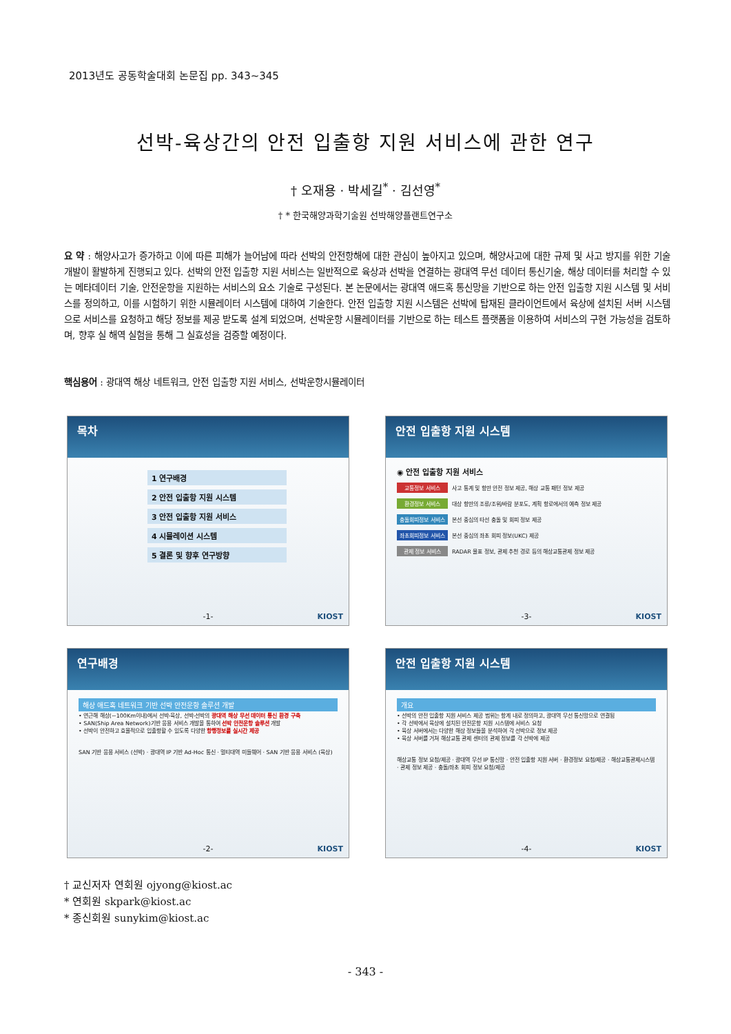2013년도 공동학술대회 논문집 pp. 343~345
선박-육상간의 안전 입출항 지원 서비스에 관한 연구
† 오재용 · 박세길<sup>*</sup> · 김선영<sup>*</sup>
† * 한국해양과학기술원 선박해양플랜트연구소
요 약 : 해양사고가 증가하고 이에 따른 피해가 늘어남에 따라 선박의 안전항해에 대한 관심이 높아지고 있으며, 해양사고에 대한 규제 및 사고 방지를 위한 기술 개발이 활발하게 진행되고 있다. 선박의 안전 입출항 지원 서비스는 일반적으로 육상과 선박을 연결하는 광대역 무선 데이터 통신기술, 해상 데이터를 처리할 수 있는 메타데이터 기술, 안전운항을 지원하는 서비스의 요소 기술로 구성된다. 본 논문에서는 광대역 애드혹 통신망을 기반으로 하는 안전 입출항 지원 시스템 및 서비스를 정의하고, 이를 시험하기 위한 시뮬레이터 시스템에 대하여 기술한다. 안전 입출항 지원 시스템은 선박에 탑재된 클라이언트에서 육상에 설치된 서버 시스템으로 서비스를 요청하고 해당 정보를 제공 받도록 설계 되었으며, 선박운항 시뮬레이터를 기반으로 하는 테스트 플랫폼을 이용하여 서비스의 구현 가능성을 검토하며, 향후 실 해역 실험을 통해 그 실효성을 검증할 예정이다.
핵심용어 : 광대역 해상 네트워크, 안전 입출항 지원 서비스, 선박운항시뮬레이터
목차
1 연구배경
2 안전 입출항 지원 시스템
3 안전 입출항 지원 서비스
4 시뮬레이션 시스템
5 결론 및 향후 연구방향
-1- KIOST
안전 입출항 지원 시스템
◉ 안전 입출항 지원 서비스
교통정보 서비스 사고 통계 및 항만 안전 정보 제공, 해상 교통 패턴 정보 제공
환경정보 서비스 대상 항만의 조류/조위/바람 분포도, 계획 항로에서의 예측 정보 제공
충돌회피정보 서비스 본선 중심의 타선 충돌 및 회피 정보 제공
좌초회피정보 서비스 본선 중심의 좌초 회피 정보(UKC) 제공
관제 정보 서비스 RADAR 물표 정보, 관제 추천 경로 등의 해상교통관제 정보 제공
-3- KIOST
연구배경
해상 애드혹 네트워크 기반 선박 안전운항 솔루션 개발
• 연근해 해상(~100Km이내)에서 선박-육상, 선박-선박의 광대역 해상 무선 데이터 통신 환경 구축
• SAN(Ship Area Network)기반 응용 서비스 개발을 통하여 선박 안전운항 솔루션 개발
• 선박이 안전하고 효율적으로 입출항할 수 있도록 다양한 항행정보를 실시간 제공
SAN 기반 응용 서비스 (선박) · 광대역 IP 기반 Ad-Hoc 통신 · 멀티대역 미들웨어 · SAN 기반 응용 서비스 (육상)
-2- KIOST
안전 입출항 지원 시스템
개요
• 선박의 안전 입출항 지원 서비스 제공 범위는 항계 내로 정의하고, 광대역 무선 통신망으로 연결됨
• 각 선박에서 육상에 설치된 안전운항 지원 시스템에 서비스 요청
• 육상 서버에서는 다양한 해상 정보들을 분석하여 각 선박으로 정보 제공
• 육상 서버를 거쳐 해상교통 관제 센터의 관제 정보를 각 선박에 제공
해상교통 정보 요청/제공 · 광대역 무선 IP 통신망 · 안전 입출항 지원 서버 · 환경정보 요청/제공 · 해상교통관제시스템 · 관제 정보 제공 · 충돌/좌초 회피 정보 요청/제공
-4- KIOST
† 교신저자 연회원 ojyong@kiost.ac
* 연회원 skpark@kiost.ac
* 종신회원 sunykim@kiost.ac
- 343 -